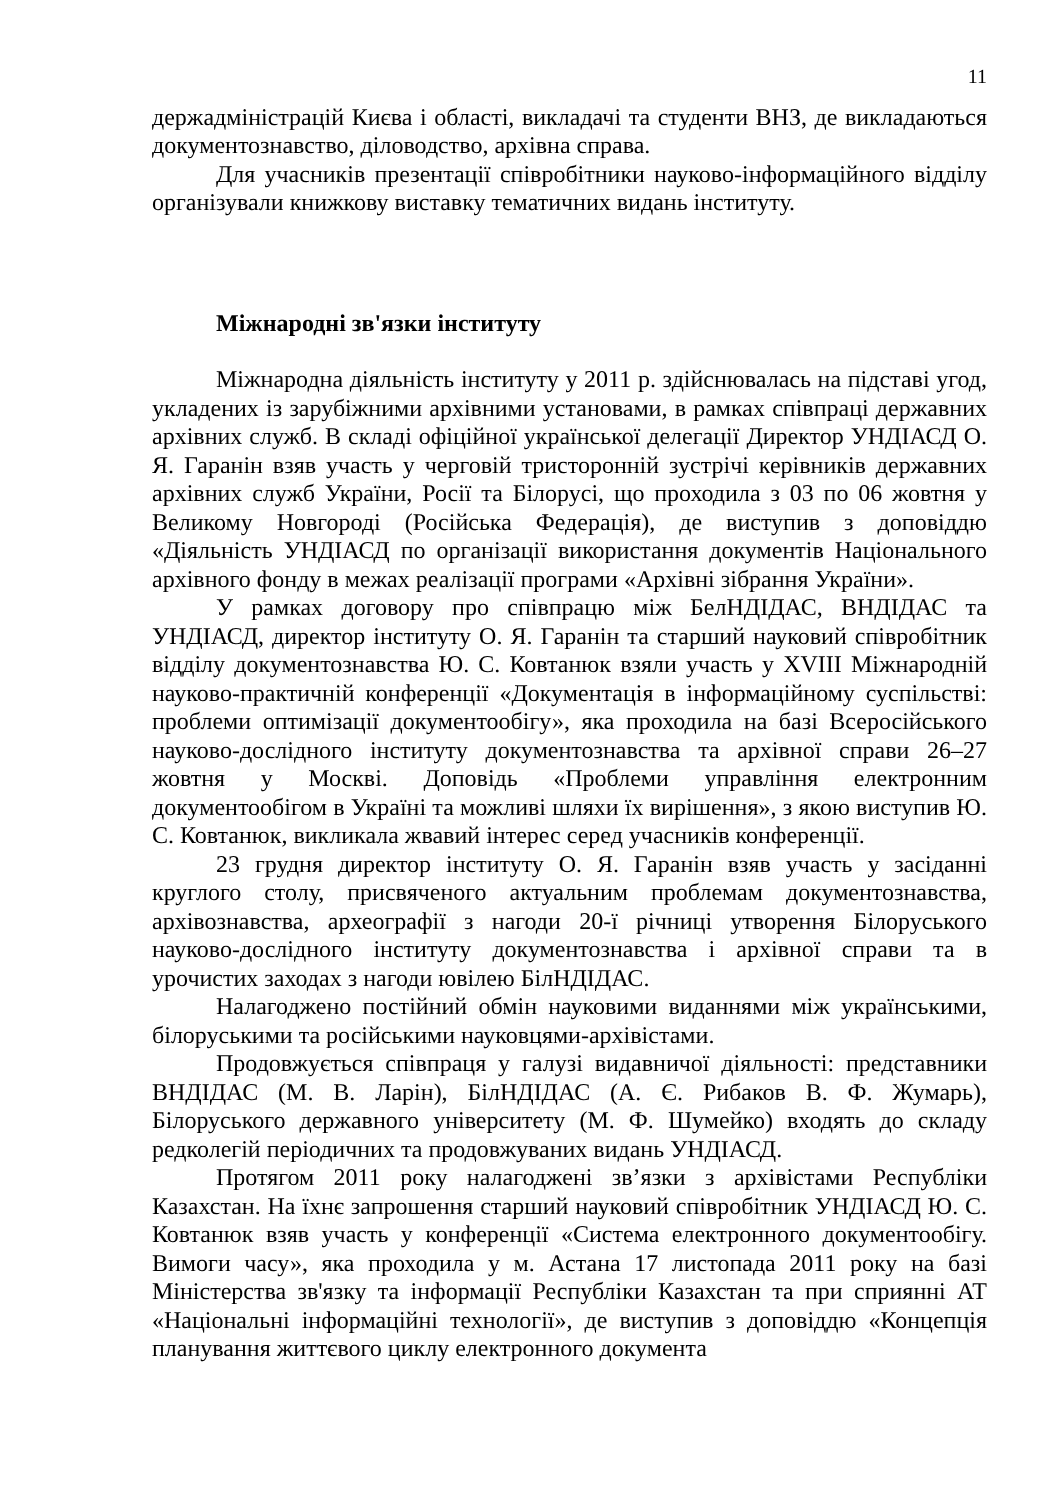11
держадміністрацій Києва і області, викладачі та студенти ВНЗ, де викладаються документознавство, діловодство, архівна справа.
Для учасників презентації співробітники науково-інформаційного відділу організували книжкову виставку тематичних видань інституту.
Міжнародні зв'язки інституту
Міжнародна діяльність інституту у 2011 р. здійснювалась на підставі угод, укладених із зарубіжними архівними установами, в рамках співпраці державних архівних служб. В складі офіційної української делегації Директор УНДІАСД О. Я. Гаранін взяв участь у черговій тристоронній зустрічі керівників державних архівних служб України, Росії та Білорусі, що проходила з 03 по 06 жовтня у Великому Новгороді (Російська Федерація), де виступив з доповіддю «Діяльність УНДІАСД по організації використання документів Національного архівного фонду в межах реалізації програми «Архівні зібрання України».
У рамках договору про співпрацю між БелНДІДАС, ВНДІДАС та УНДІАСД, директор інституту О. Я. Гаранін та старший науковий співробітник відділу документознавства Ю. С. Ковтанюк взяли участь у XVIII Міжнародній науково-практичній конференції «Документація в інформаційному суспільстві: проблеми оптимізації документообігу», яка проходила на базі Всеросійського науково-дослідного інституту документознавства та архівної справи 26–27 жовтня у Москві. Доповідь «Проблеми управління електронним документообігом в Україні та можливі шляхи їх вирішення», з якою виступив Ю. С. Ковтанюк, викликала жвавий інтерес серед учасників конференції.
23 грудня директор інституту О. Я. Гаранін взяв участь у засіданні круглого столу, присвяченого актуальним проблемам документознавства, архівознавства, археографії з нагоди 20-ї річниці утворення Білоруського науково-дослідного інституту документознавства і архівної справи та в урочистих заходах з нагоди ювілею БілНДІДАС.
Налагоджено постійний обмін науковими виданнями між українськими, білоруськими та російськими науковцями-архівістами.
Продовжується співпраця у галузі видавничої діяльності: представники ВНДІДАС (М. В. Ларін), БілНДІДАС (А. Є. Рибаков В. Ф. Жумарь), Білоруського державного університету (М. Ф. Шумейко) входять до складу редколегій періодичних та продовжуваних видань УНДІАСД.
Протягом 2011 року налагоджені зв’язки з архівістами Республіки Казахстан. На їхнє запрошення старший науковий співробітник УНДІАСД Ю. С. Ковтанюк взяв участь у конференції «Система електронного документообігу. Вимоги часу», яка проходила у м. Астана 17 листопада 2011 року на базі Міністерства зв'язку та інформації Республіки Казахстан та при сприянні АТ «Національні інформаційні технології», де виступив з доповіддю «Концепція планування життєвого циклу електронного документа